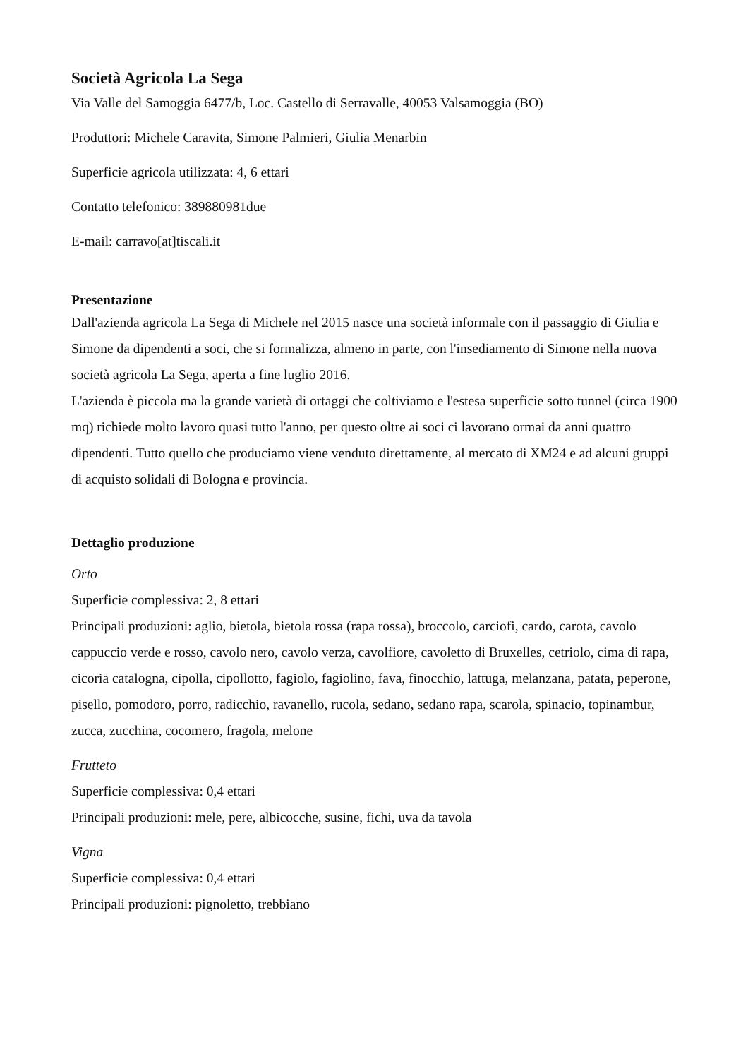Società Agricola La Sega
Via Valle del Samoggia 6477/b, Loc. Castello di Serravalle, 40053 Valsamoggia (BO)
Produttori: Michele Caravita, Simone Palmieri, Giulia Menarbin
Superficie agricola utilizzata: 4, 6 ettari
Contatto telefonico: 389880981due
E-mail: carravo[at]tiscali.it
Presentazione
Dall'azienda agricola La Sega di Michele nel 2015 nasce una società informale con il passaggio di Giulia e Simone da dipendenti a soci, che si formalizza, almeno in parte, con l'insediamento di Simone nella nuova società agricola La Sega, aperta a fine luglio 2016.
L'azienda è piccola ma la grande varietà di ortaggi che coltiviamo e l'estesa superficie sotto tunnel (circa 1900 mq) richiede molto lavoro quasi tutto l'anno, per questo oltre ai soci ci lavorano ormai da anni quattro dipendenti. Tutto quello che produciamo viene venduto direttamente, al mercato di XM24 e ad alcuni gruppi di acquisto solidali di Bologna e provincia.
Dettaglio produzione
Orto
Superficie complessiva: 2, 8 ettari
Principali produzioni: aglio, bietola, bietola rossa (rapa rossa), broccolo, carciofi, cardo, carota, cavolo cappuccio verde e rosso, cavolo nero, cavolo verza, cavolfiore, cavoletto di Bruxelles, cetriolo, cima di rapa, cicoria catalogna, cipolla, cipollotto, fagiolo, fagiolino, fava, finocchio, lattuga, melanzana, patata, peperone, pisello, pomodoro, porro, radicchio, ravanello, rucola, sedano, sedano rapa, scarola, spinacio, topinambur, zucca, zucchina, cocomero, fragola, melone
Frutteto
Superficie complessiva: 0,4 ettari
Principali produzioni: mele, pere, albicocche, susine, fichi, uva da tavola
Vigna
Superficie complessiva: 0,4 ettari
Principali produzioni: pignoletto, trebbiano